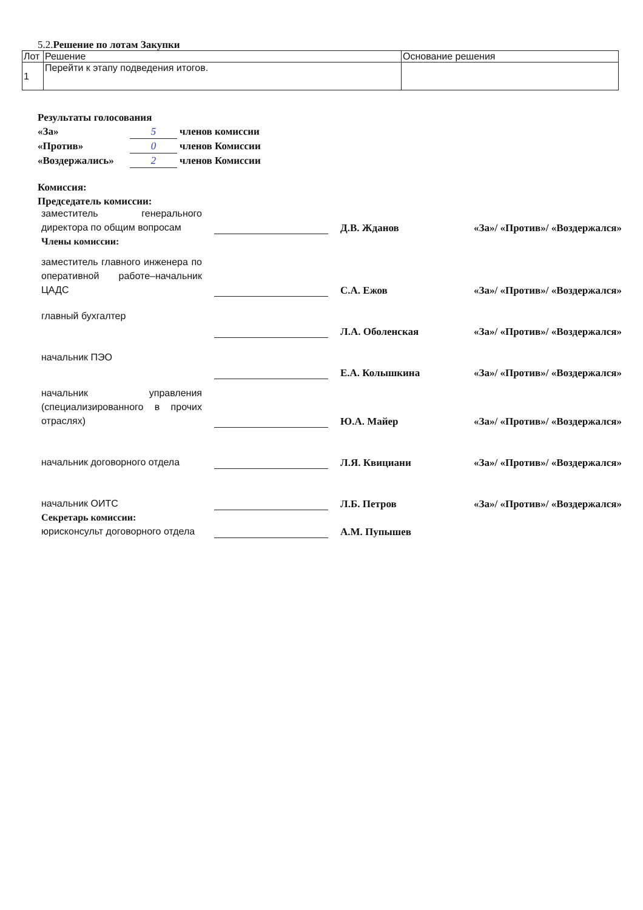5.2. Решение по лотам Закупки
| Лот | Решение | Основание решения |
| --- | --- | --- |
| 1 | Перейти к этапу подведения итогов. | |
Результаты голосования
«За» 5 членов комиссии
«Против» 0 членов Комиссии
«Воздержались» 2 членов Комиссии
Комиссия:
Председатель комиссии:
| заместитель генерального директора по общим вопросам | | Д.В. Жданов | «За»/ «Против»/ «Воздержался» |
| Члены комиссии: | | | |
| заместитель главного инженера по оперативной работе–начальник ЦАДС | | С.А. Ежов | «За»/ «Против»/ «Воздержался» |
| главный бухгалтер | | Л.А. Оболенская | «За»/ «Против»/ «Воздержался» |
| начальник ПЭО | | Е.А. Колышкина | «За»/ «Против»/ «Воздержался» |
| начальник управления (специализированного в прочих отраслях) | | Ю.А. Майер | «За»/ «Против»/ «Воздержался» |
| начальник договорного отдела | | Л.Я. Квициани | «За»/ «Против»/ «Воздержался» |
| начальник ОИТС | | Л.Б. Петров | «За»/ «Против»/ «Воздержался» |
| Секретарь комиссии: | | | |
| юрисконсульт договорного отдела | | А.М. Пупышев | |